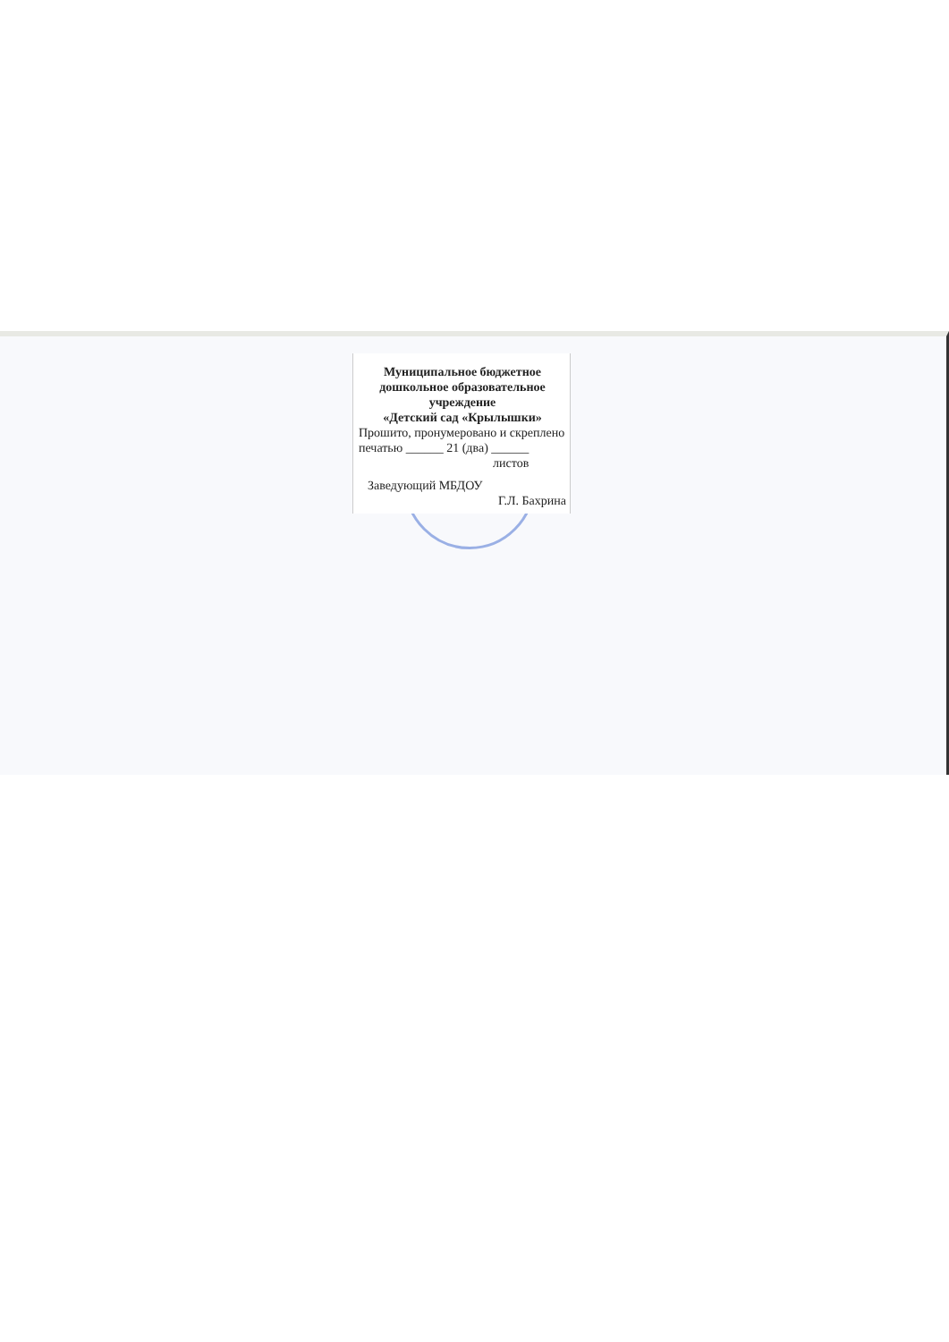Муниципальное бюджетное дошкольное образовательное учреждение
«Детский сад «Крылышки»
Прошито, пронумеровано и скреплено печатью ______ 21 (два) ______
листов
Заведующий МБДОУ
Г.Л. Бахрина